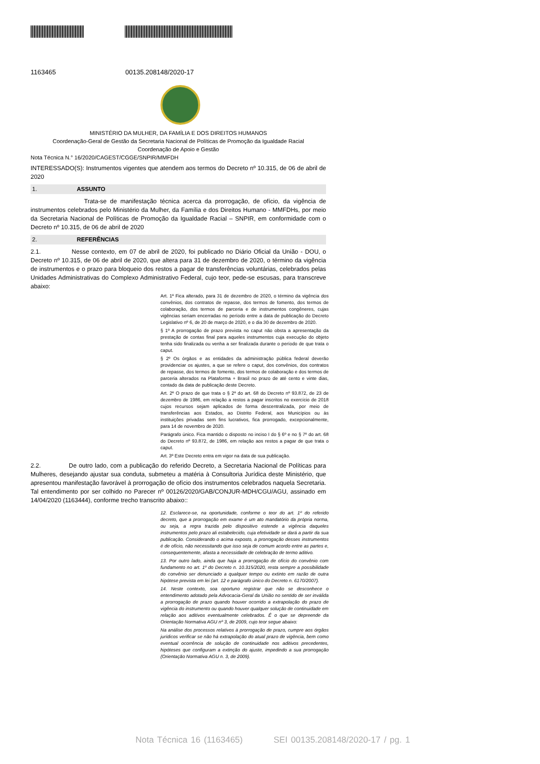1163465 00135.208148/2020-17
MINISTÉRIO DA MULHER, DA FAMÍLIA E DOS DIREITOS HUMANOS
Coordenação-Geral de Gestão da Secretaria Nacional de Políticas de Promoção da Igualdade Racial
Coordenação de Apoio e Gestão
Nota Técnica N.° 16/2020/CAGEST/CGGE/SNPIR/MMFDH
INTERESSADO(S): Instrumentos vigentes que atendem aos termos do Decreto nº 10.315, de 06 de abril de 2020
1. ASSUNTO
Trata-se de manifestação técnica acerca da prorrogação, de ofício, da vigência de instrumentos celebrados pelo Ministério da Mulher, da Família e dos Direitos Humano - MMFDHs, por meio da Secretaria Nacional de Políticas de Promoção da Igualdade Racial – SNPIR, em conformidade com o Decreto nº 10.315, de 06 de abril de 2020
2. REFERÊNCIAS
2.1. Nesse contexto, em 07 de abril de 2020, foi publicado no Diário Oficial da União - DOU, o Decreto nº 10.315, de 06 de abril de 2020, que altera para 31 de dezembro de 2020, o término da vigência de instrumentos e o prazo para bloqueio dos restos a pagar de transferências voluntárias, celebrados pelas Unidades Administrativas do Complexo Administrativo Federal, cujo teor, pede-se escusas, para transcreve abaixo:
Art. 1º Fica alterado, para 31 de dezembro de 2020, o término da vigência dos convênios, dos contratos de repasse, dos termos de fomento, dos termos de colaboração, dos termos de parceria e de instrumentos congêneres, cujas vigências seriam encerradas no período entre a data de publicação do Decreto Legislativo nº 6, de 20 de março de 2020, e o dia 30 de dezembro de 2020.
§ 1º A prorrogação de prazo prevista no caput não obsta a apresentação da prestação de contas final para aqueles instrumentos cuja execução do objeto tenha sido finalizada ou venha a ser finalizada durante o período de que trata o caput.
§ 2º Os órgãos e as entidades da administração pública federal deverão providenciar os ajustes, a que se refere o caput, dos convênios, dos contratos de repasse, dos termos de fomento, dos termos de colaboração e dos termos de parceria alterados na Plataforma + Brasil no prazo de até cento e vinte dias, contado da data de publicação deste Decreto.
Art. 2º O prazo de que trata o § 2º do art. 68 do Decreto nº 93.872, de 23 de dezembro de 1986, em relação a restos a pagar inscritos no exercício de 2018 cujos recursos sejam aplicados de forma descentralizada, por meio de transferências aos Estados, ao Distrito Federal, aos Municípios ou às instituições privadas sem fins lucrativos, fica prorrogado, excepcionalmente, para 14 de novembro de 2020.
Parágrafo único. Fica mantido o disposto no inciso I do § 6º e no § 7º do art. 68 do Decreto nº 93.872, de 1986, em relação aos restos a pagar de que trata o caput.
Art. 3º Este Decreto entra em vigor na data de sua publicação.
2.2. De outro lado, com a publicação do referido Decreto, a Secretaria Nacional de Políticas para Mulheres, desejando ajustar sua conduta, submeteu a matéria à Consultoria Jurídica deste Ministério, que apresentou manifestação favorável à prorrogação de ofício dos instrumentos celebrados naquela Secretaria. Tal entendimento por ser colhido no Parecer nº 00126/2020/GAB/CONJUR-MDH/CGU/AGU, assinado em 14/04/2020 (1163444), conforme trecho transcrito abaixo::
12. Esclarece-se, na oportunidade, conforme o teor do art. 1º do referido decreto, que a prorrogação em exame é um ato mandatório da própria norma, ou seja, a regra trazida pelo dispositivo estende a vigência daqueles instrumentos pelo prazo ali estabelecido, cuja efetividade se dará a partir da sua publicação. Considerando o acima exposto, a prorrogação desses instrumentos é de ofício, não necessitando que isso seja de comum acordo entre as partes e, consequentemente, afasta a necessidade de celebração de termo aditivo.
13. Por outro lado, ainda que haja a prorrogação de ofício do convênio com fundamento no art. 1º do Decreto n. 10.315/2020, resta sempre a possibilidade do convênio ser denunciado a qualquer tempo ou extinto em razão de outra hipótese prevista em lei (art. 12 e parágrafo único do Decreto n. 6170/2007).
14. Neste contexto, soa oportuno registrar que não se desconhece o entendimento adotado pela Advocacia-Geral da União no sentido de ser inválida a prorrogação de prazo quando houver ocorrido a extrapolação do prazo de vigência do instrumento ou quando houver qualquer solução de continuidade em relação aos aditivos eventualmente celebrados. É o que se depreende da Orientação Normativa AGU nº 3, de 2009, cujo teor segue abaixo:
Na análise dos processos relativos à prorrogação de prazo, cumpre aos órgãos jurídicos verificar se não há extrapolação do atual prazo de vigência, bem como eventual ocorrência de solução de continuidade nos aditivos precedentes, hipóteses que configuram a extinção do ajuste, impedindo a sua prorrogação (Orientação Normativa AGU n. 3, de 2009).
Nota Técnica 16 (1163465) SEI 00135.208148/2020-17 / pg. 1